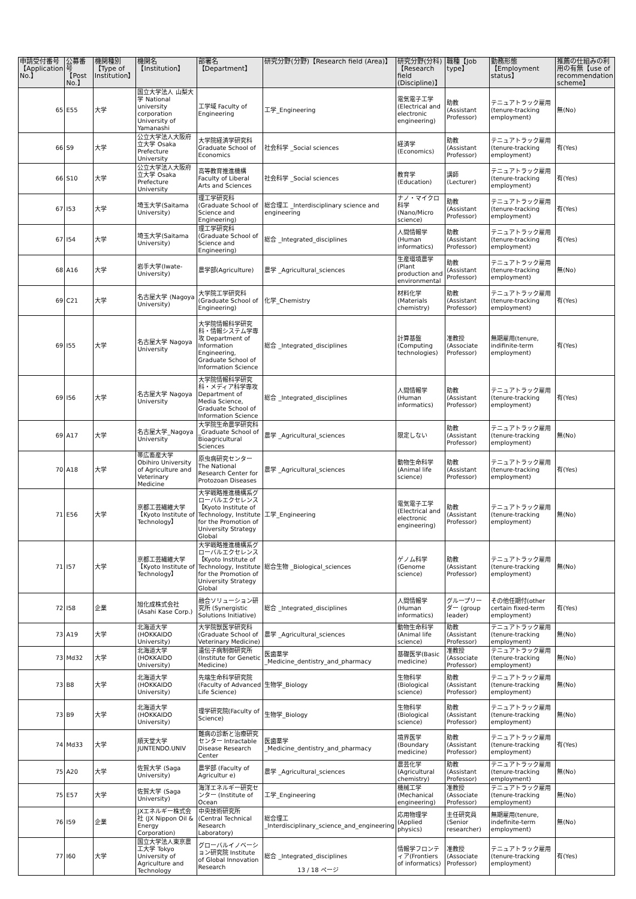| 申請受付番号【Application No.】 | 公募番号【Post No.】 | 機関種別【Type of Institution】 | 機関名【Institution】 | 部署名【Department】 | 研究分野(分野)【Research field (Area)】 | 研究分野(分科)【Research field (Discipline)】 | 職種【Job type】 | 勤務形態【Employment status】 | 推薦の仕組みの利用の有無【use of recommendation scheme】 |
| --- | --- | --- | --- | --- | --- | --- | --- | --- | --- |
| 65 | E55 | 大学 | 国立大学法人 山梨大学 National university corporation University of Yamanashi | 工学域 Faculty of Engineering | 工学_Engineering | 電気電子工学 (Electrical and electronic engineering) | 助教(Assistant Professor) | テニュアトラック雇用 (tenure-tracking employment) | 無(No) |
| 66 | S9 | 大学 | 公立大学法人大阪府立大学 Osaka Prefecture University | 大学院経済学研究科 Graduate School of Economics | 社会科学 _Social sciences | 経済学 (Economics) | 助教(Assistant Professor) | テニュアトラック雇用 (tenure-tracking employment) | 有(Yes) |
| 66 | S10 | 大学 | 公立大学法人大阪府立大学 Osaka Prefecture University | 高等教育推進機構 Faculty of Liberal Arts and Sciences | 社会科学 _Social sciences | 教育学 (Education) | 講師(Lecturer) | テニュアトラック雇用 (tenure-tracking employment) | 有(Yes) |
| 67 | I53 | 大学 | 埼玉大学(Saitama University) | 理工学研究科(Graduate School of Science and Engineering) | 総合理工 _Interdisciplinary science and engineering | ナノ・マイクロ科学(Nano/Micro science) | 助教(Assistant Professor) | テニュアトラック雇用 (tenure-tracking employment) | 有(Yes) |
| 67 | I54 | 大学 | 埼玉大学(Saitama University) | 理工学研究科(Graduate School of Science and Engineering) | 総合 _Integrated_disciplines | 人間情報学 (Human informatics) | 助教(Assistant Professor) | テニュアトラック雇用 (tenure-tracking employment) | 有(Yes) |
| 68 | A16 | 大学 | 岩手大学(Iwate-University) | 農学部(Agriculture) | 農学 _Agricultural_sciences | 生産環境農学 (Plant production and environmental | 助教(Assistant Professor) | テニュアトラック雇用 (tenure-tracking employment) | 無(No) |
| 69 | C21 | 大学 | 名古屋大学 (Nagoya University) | 大学院工学研究科 (Graduate School of Engineering) | 化学_Chemistry | 材料化学 (Materials chemistry) | 助教(Assistant Professor) | テニュアトラック雇用 (tenure-tracking employment) | 有(Yes) |
| 69 | I55 | 大学 | 名古屋大学 Nagoya University | 大学院情報科学研究科・情報システム学専攻 Department of Information Engineering, Graduate School of Information Science | 総合 _Integrated_disciplines | 計算基盤 (Computing technologies) | 准教授(Associate Professor) | 無期雇用(tenure, indifinite-term employment) | 有(Yes) |
| 69 | I56 | 大学 | 名古屋大学 Nagoya University | 大学院情報科学研究科・メディア科学専攻 Department of Media Science, Graduate School of Information Science | 総合 _Integrated_disciplines | 人間情報学 (Human informatics) | 助教(Assistant Professor) | テニュアトラック雇用 (tenure-tracking employment) | 有(Yes) |
| 69 | A17 | 大学 | 名古屋大学_Nagoya University | 大学院生命農学研究科 _Graduate School of Bioagricultural Sciences | 農学 _Agricultural_sciences | 限定しない | 助教(Assistant Professor) | テニュアトラック雇用 (tenure-tracking employment) | 無(No) |
| 70 | A18 | 大学 | 帯広畜産大学 Obihiro University of Agriculture and Veterinary Medicine | 原虫病研究センター The National Research Center for Protozoan Diseases | 農学 _Agricultural_sciences | 動物生命科学 (Animal life science) | 助教(Assistant Professor) | テニュアトラック雇用 (tenure-tracking employment) | 有(Yes) |
| 71 | E56 | 大学 | 京都工芸繊維大学 【Kyoto Institute of Technology】 | 大学戦略推進機構系グローバルエクセレンス 【Kyoto Institute of Technology, Institute for the Promotion of University Strategy Global | 工学_Engineering | 電気電子工学 (Electrical and electronic engineering) | 助教(Assistant Professor) | テニュアトラック雇用 (tenure-tracking employment) | 無(No) |
| 71 | I57 | 大学 | 京都工芸繊維大学 【Kyoto Institute of Technology】 | 大学戦略推進機構系グローバルエクセレンス 【Kyoto Institute of Technology, Institute for the Promotion of University Strategy Global | 総合生物 _Biological_sciences | ゲノム科学 (Genome science) | 助教(Assistant Professor) | テニュアトラック雇用 (tenure-tracking employment) | 無(No) |
| 72 | I58 | 企業 | 旭化成株式会社 (Asahi Kase Corp.) | 融合ソリューション研究所 (Synergistic Solutions Initiative) | 総合 _Integrated_disciplines | 人間情報学 (Human informatics) | グループリーダー (group leader) | その他任期付(other certain fixed-term employment) | 有(Yes) |
| 73 | A19 | 大学 | 北海道大学 (HOKKAIDO University) | 大学院獣医学研究科 (Graduate School of Veterinary Medicine) | 農学 _Agricultural_sciences | 動物生命科学 (Animal life science) | 助教(Assistant Professor) | テニュアトラック雇用 (tenure-tracking employment) | 無(No) |
| 73 | Md32 | 大学 | 北海道大学 (HOKKAIDO University) | 遺伝子病制御研究所 (Institute for Genetic Medicine) | 医歯薬学 _Medicine_dentistry_and_pharmacy | 基礎医学(Basic medicine) | 准教授(Associate Professor) | テニュアトラック雇用 (tenure-tracking employment) | 無(No) |
| 73 | B8 | 大学 | 北海道大学 (HOKKAIDO University) | 先端生命科学研究院 (Faculty of Advanced Life Science) | 生物学_Biology | 生物科学 (Biological science) | 助教(Assistant Professor) | テニュアトラック雇用 (tenure-tracking employment) | 無(No) |
| 73 | B9 | 大学 | 北海道大学 (HOKKAIDO University) | 理学研究院(Faculty of Science) | 生物学_Biology | 生物科学 (Biological science) | 助教(Assistant Professor) | テニュアトラック雇用 (tenure-tracking employment) | 無(No) |
| 74 | Md33 | 大学 | 順天堂大学 JUNTENDO.UNIV | 難病の診断と治療研究センター Intractable Disease Research Center | 医歯薬学 _Medicine_dentistry_and_pharmacy | 境界医学 (Boundary medicine) | 助教(Assistant Professor) | テニュアトラック雇用 (tenure-tracking employment) | 有(Yes) |
| 75 | A20 | 大学 | 佐賀大学 (Saga University) | 農学部 (Faculty of Agricultur e) | 農学 _Agricultural_sciences | 農芸化学 (Agricultural chemistry) | 助教(Assistant Professor) | テニュアトラック雇用 (tenure-tracking employment) | 無(No) |
| 75 | E57 | 大学 | 佐賀大学 (Saga University) | 海洋エネルギー研究センター (Institute of Ocean | 工学_Engineering | 機械工学 (Mechanical engineering) | 准教授(Associate Professor) | テニュアトラック雇用 (tenure-tracking employment) | 無(No) |
| 76 | I59 | 企業 | JXエネルギー株式会社 (JX Nippon Oil & Energy Corporation) | 中央技術研究所(Central Technical Research Laboratory) | 総合理工 _Interdisciplinary_science_and_engineering | 応用物理学 (Applied physics) | 主任研究員(Senior researcher) | 無期雇用(tenure, indefinite-term employment) | 無(No) |
| 77 | I60 | 大学 | 国立大学法人東京農工大学 Tokyo University of Agriculture and Technology | グローバルイノベーション研究院 Institute of Global Innovation Research | 総合 _Integrated_disciplines | 情報学フロンティア(Frontiers of informatics) | 准教授(Associate Professor) | テニュアトラック雇用 (tenure-tracking employment) | 有(Yes) |
13 / 18 ページ